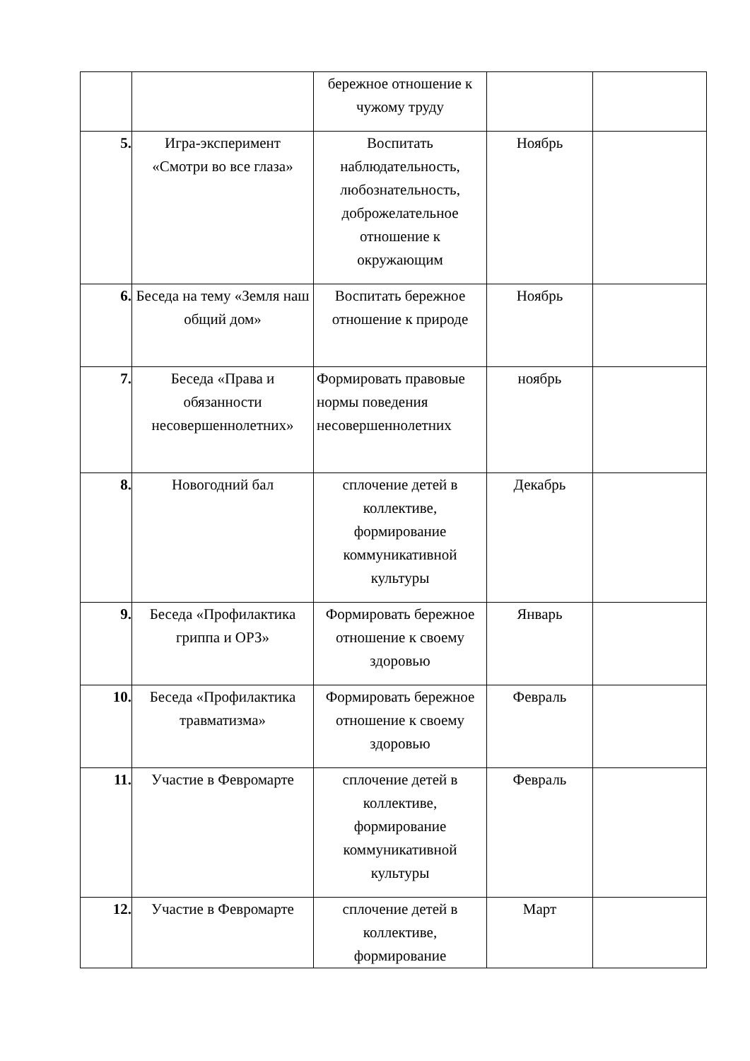| | | бережное отношение к чужому труду | | |
| 5. | Игра-эксперимент «Смотри во все глаза» | Воспитать наблюдательность, любознательность, доброжелательное отношение к окружающим | Ноябрь | |
| 6. | Беседа на тему «Земля наш общий дом» | Воспитать бережное отношение к природе | Ноябрь | |
| 7. | Беседа «Права и обязанности несовершеннолетних» | Формировать правовые нормы поведения несовершеннолетних | ноябрь | |
| 8. | Новогодний бал | сплочение детей в коллективе, формирование коммуникативной культуры | Декабрь | |
| 9. | Беседа «Профилактика гриппа и ОРЗ» | Формировать бережное отношение к своему здоровью | Январь | |
| 10. | Беседа «Профилактика травматизма» | Формировать бережное отношение к своему здоровью | Февраль | |
| 11. | Участие в Февромарте | сплочение детей в коллективе, формирование коммуникативной культуры | Февраль | |
| 12. | Участие в Февромарте | сплочение детей в коллективе, формирование | Март | |